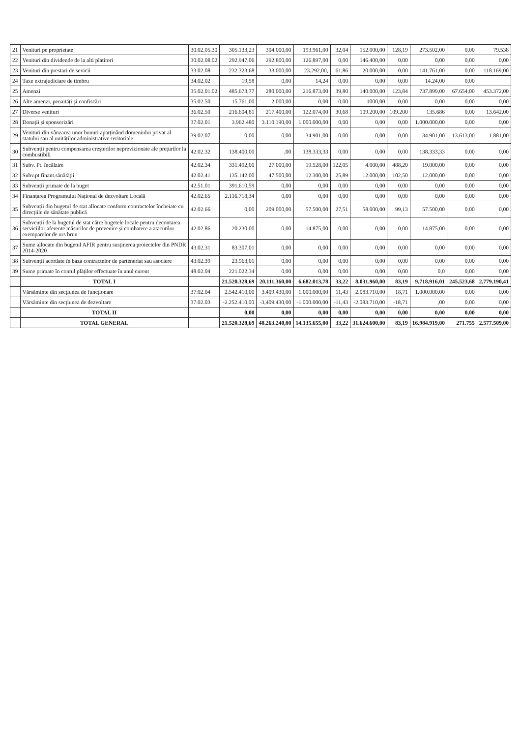| 21 | Venituri pe proprietate | 30.02.05.30 | 305.133,23 | 304.000,00 | 193.961,00 | 32,04 | 152.000,00 | 128,19 | 273.502,00 | 0,00 | 79.538 |
| 22 | Venituri din dividende de la alti platitori | 30.02.08.02 | 292.947,06 | 292.800,00 | 126.897,00 | 0,00 | 146.400,00 | 0,00 | 0,00 | 0,00 | 0,00 |
| 23 | Venituri din prestari de sevicii | 33.02.08 | 232.323,68 | 33.000,00 | 23.292,00, | 61,86 | 20.000,00 | 0,00 | 141.761,00 | 0,00 | 118.169,00 |
| 24 | Taxe extrajudiciare de timbru | 34.02.02 | 19,58 | 0,00 | 14,24 | 0,00 | 0,00 | 0,00 | 14.24,00 | 0,00 | |
| 25 | Amenzi | 35.02.01.02 | 485.673,77 | 280.000,00 | 216.873,00 | 39,80 | 140.000,00 | 123,84 | 737.899,00 | 67.654,00 | 453.372,00 |
| 26 | Alte amenzi, penaități și confiscări | 35.02.50 | 15.761,00 | 2.000,00 | 0,00 | 0,00 | 1000,00 | 0,00 | 0,00 | 0,00 | 0,00 |
| 27 | Diverse venituri | 36.02.50 | 216.604,81 | 217.400,00 | 122.074,00 | 30,68 | 109.200,00 | 109.200 | 135.686 | 0,00 | 13.642,00 |
| 28 | Donații și sponsorizări | 37.02.01 | 3.962.480 | 3.110.190,00 | 1.000.000,00 | 0,00 | 0,00 | 0,00 | 1.000.000,00 | 0,00 | 0,00 |
| 29 | Venituri din vânzarea unor bunuri aparținând domeniului privat al statului sau al unităților administrative-teritoriale | 39.02.07 | 0,00 | 0,00 | 34.901,00 | 0,00 | 0,00 | 0,00 | 34.901,00 | 13.613,00 | 1.881,00 |
| 30 | Subvenții pentru compensarea creșterilor neprevizionate ale prețurilor la combustibili | 42.02.32 | 138.400,00 | ,00 | 138.333,33 | 0,00 | 0,00 | 0,00 | 138.333,33 | 0,00 | 0,00 |
| 31 | Subv. Pt. încălzire | 42.02.34 | 331.492,00 | 27.000,00 | 19.528,00 | 122,05 | 4.000,00 | 488,20 | 19.000,00 | 0,00 | 0,00 |
| 32 | Subv.pt finant.sănătății | 42.02.41 | 135.142,00 | 47.500,00 | 12.300,00 | 25,89 | 12.000,00 | 102,50 | 12.000,00 | 0,00 | 0,00 |
| 33 | Subvenții primate de la buget | 42.51.01 | 391.610,59 | 0,00 | 0,00 | 0,00 | 0,00 | 0,00 | 0,00 | 0,00 | 0,00 |
| 34 | Finanțarea Programului Național de dezvoltare Locală | 42.02.65 | 2.116.718,34 | 0,00 | 0,00 | 0,00 | 0,00 | 0,00 | 0,00 | 0,00 | 0,00 |
| 35 | Subvenții din bugetul de stat allocate conform contractelor încheiate cu direcțiile de sănătate publică | 42.02.66 | 0,00 | 209.000,00 | 57.500,00 | 27,51 | 58.000,00 | 99,13 | 57.500,00 | 0,00 | 0,00 |
| 36 | Subvenții de la bugetul de stat către bugetele locale pentru decontarea serviciilor aferente măsurilor de prevenire și combatere a atacutilor exemparelor de urs brun | 42.02.86 | 20.230,00 | 0,00 | 14.875,00 | 0,00 | 0,00 | 0,00 | 14.875,00 | 0,00 | 0,00 |
| 37 | Sume allocate din bugetul AFIR pentru susținerea proiectelor din PNDR 2014-2020 | 43.02.31 | 83.307,01 | 0,00 | 0,00 | 0,00 | 0,00 | 0,00 | 0,00 | 0,00 | 0,00 |
| 38 | Subvenții acordate în baza contractelor de parteneriat sau asociere | 43.02.39 | 23.963,01 | 0,00 | 0,00 | 0,00 | 0,00 | 0,00 | 0,00 | 0,00 | 0,00 |
| 39 | Sume primate în contul plăților effectuate în anul curent | 48.02.04 | 221.022,34 | 0,00 | 0,00 | 0,00 | 0,00 | 0,00 | 0,0 | 0,00 | 0,00 |
| | TOTAL I | | 21.520.328,69 | 20.111.360,00 | 6.682.013,78 | 33,22 | 8.031.960,00 | 83,19 | 9.718.916,01 | 245.523,68 | 2.779.190,41 |
| | Vărsăminte din secțiunea de funcționare | 37.02.04 | 2.542.410,00 | 3.409.430,00 | 1.000.000,00 | 11,43 | 2.083.710,00 | 18,71 | 1.000.000,00 | 0,00 | 0,00 |
| | Vărsăminte din secțiunea de dezvoltare | 37.02.03 | -2.252.410,00 | -3,409.430,00 | -1.000.000,00 | -11,43 | -2.083.710,00 | -18,71 | ,00 | 0,00 | 0,00 |
| | TOTAL II | | 0,00 | 0,00 | 0,00 | 0,00 | 0,00 | 0,00 | 0,00 | 0,00 | 0,00 |
| | TOTAL GENERAL | | 21.520.328,69 | 48.263.240,00 | 14.135.655,00 | 33,22 | 31.624.600,00 | 83,19 | 16.984.919,00 | 271.755 | 2.577.509,00 |